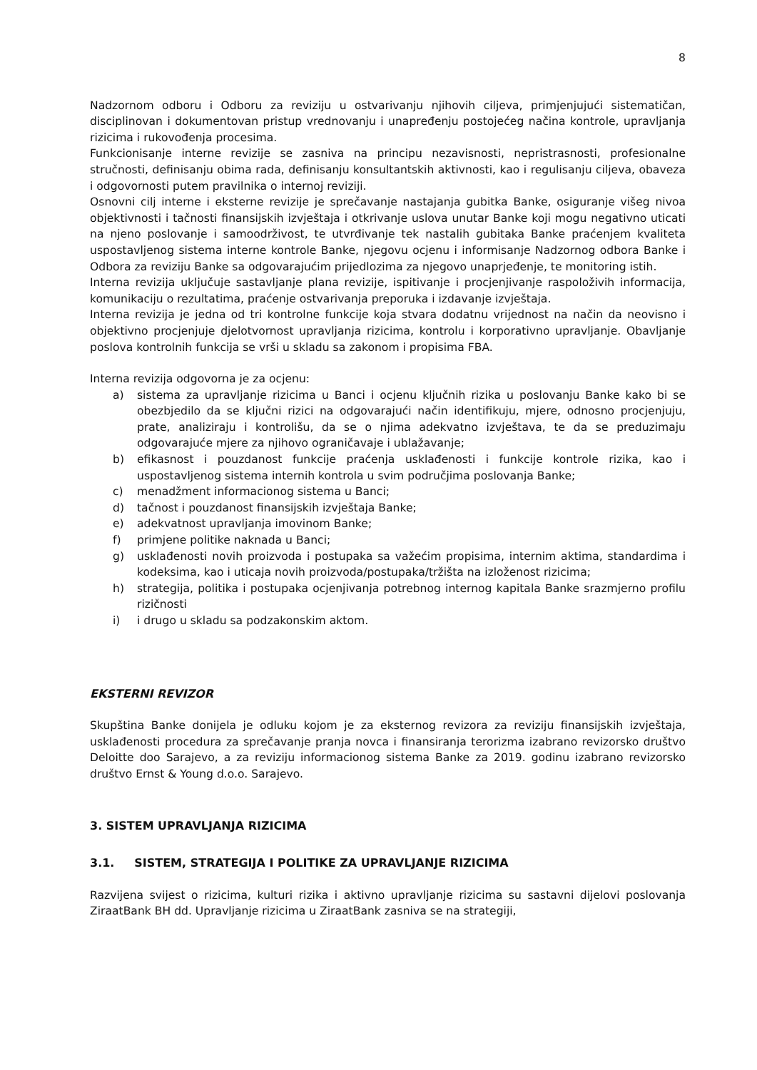8
Nadzornom odboru i Odboru za reviziju u ostvarivanju njihovih ciljeva, primjenjujući sistematičan, disciplinovan i dokumentovan pristup vrednovanju i unapređenju postojećeg načina kontrole, upravljanja rizicima i rukovođenja procesima.
Funkcionisanje interne revizije se zasniva na principu nezavisnosti, nepristrasnosti, profesionalne stručnosti, definisanju obima rada, definisanju konsultantskih aktivnosti, kao i regulisanju ciljeva, obaveza i odgovornosti putem pravilnika o internoj reviziji.
Osnovni cilj interne i eksterne revizije je sprečavanje nastajanja gubitka Banke, osiguranje višeg nivoa objektivnosti i tačnosti finansijskih izvještaja i otkrivanje uslova unutar Banke koji mogu negativno uticati na njeno poslovanje i samoodrživost, te utvrđivanje tek nastalih gubitaka Banke praćenjem kvaliteta uspostavljenog sistema interne kontrole Banke, njegovu ocjenu i informisanje Nadzornog odbora Banke i Odbora za reviziju Banke sa odgovarajućim prijedlozima za njegovo unaprjeđenje, te monitoring istih.
Interna revizija uključuje sastavljanje plana revizije, ispitivanje i procjenjivanje raspoloživih informacija, komunikaciju o rezultatima, praćenje ostvarivanja preporuka i izdavanje izvještaja.
Interna revizija je jedna od tri kontrolne funkcije koja stvara dodatnu vrijednost na način da neovisno i objektivno procjenjuje djelotvornost upravljanja rizicima, kontrolu i korporativno upravljanje. Obavljanje poslova kontrolnih funkcija se vrši u skladu sa zakonom i propisima FBA.
Interna revizija odgovorna je za ocjenu:
a) sistema za upravljanje rizicima u Banci i ocjenu ključnih rizika u poslovanju Banke kako bi se obezbjedilo da se ključni rizici na odgovarajući način identifikuju, mjere, odnosno procjenjuju, prate, analiziraju i kontrolišu, da se o njima adekvatno izvještava, te da se preduzimaju odgovarajuće mjere za njihovo ograničavaje i ublažavanje;
b) efikasnost i pouzdanost funkcije praćenja usklađenosti i funkcije kontrole rizika, kao i uspostavljenog sistema internih kontrola u svim područjima poslovanja Banke;
c) menadžment informacionog sistema u Banci;
d) tačnost i pouzdanost finansijskih izvještaja Banke;
e) adekvatnost upravljanja imovinom Banke;
f) primjene politike naknada u Banci;
g) usklađenosti novih proizvoda i postupaka sa važećim propisima, internim aktima, standardima i kodeksima, kao i uticaja novih proizvoda/postupaka/tržišta na izloženost rizicima;
h) strategija, politika i postupaka ocjenjivanja potrebnog internog kapitala Banke srazmjerno profilu rizičnosti
i) i drugo u skladu sa podzakonskim aktom.
EKSTERNI REVIZOR
Skupština Banke donijela je odluku kojom je za eksternog revizora za reviziju finansijskih izvještaja, usklađenosti procedura za sprečavanje pranja novca i finansiranja terorizma izabrano revizorsko društvo Deloitte doo Sarajevo, a za reviziju informacionog sistema Banke za 2019. godinu izabrano revizorsko društvo Ernst & Young d.o.o. Sarajevo.
3. SISTEM UPRAVLJANJA RIZICIMA
3.1. SISTEM, STRATEGIJA I POLITIKE ZA UPRAVLJANJE RIZICIMA
Razvijena svijest o rizicima, kulturi rizika i aktivno upravljanje rizicima su sastavni dijelovi poslovanja ZiraatBank BH dd. Upravljanje rizicima u ZiraatBank zasniva se na strategiji,